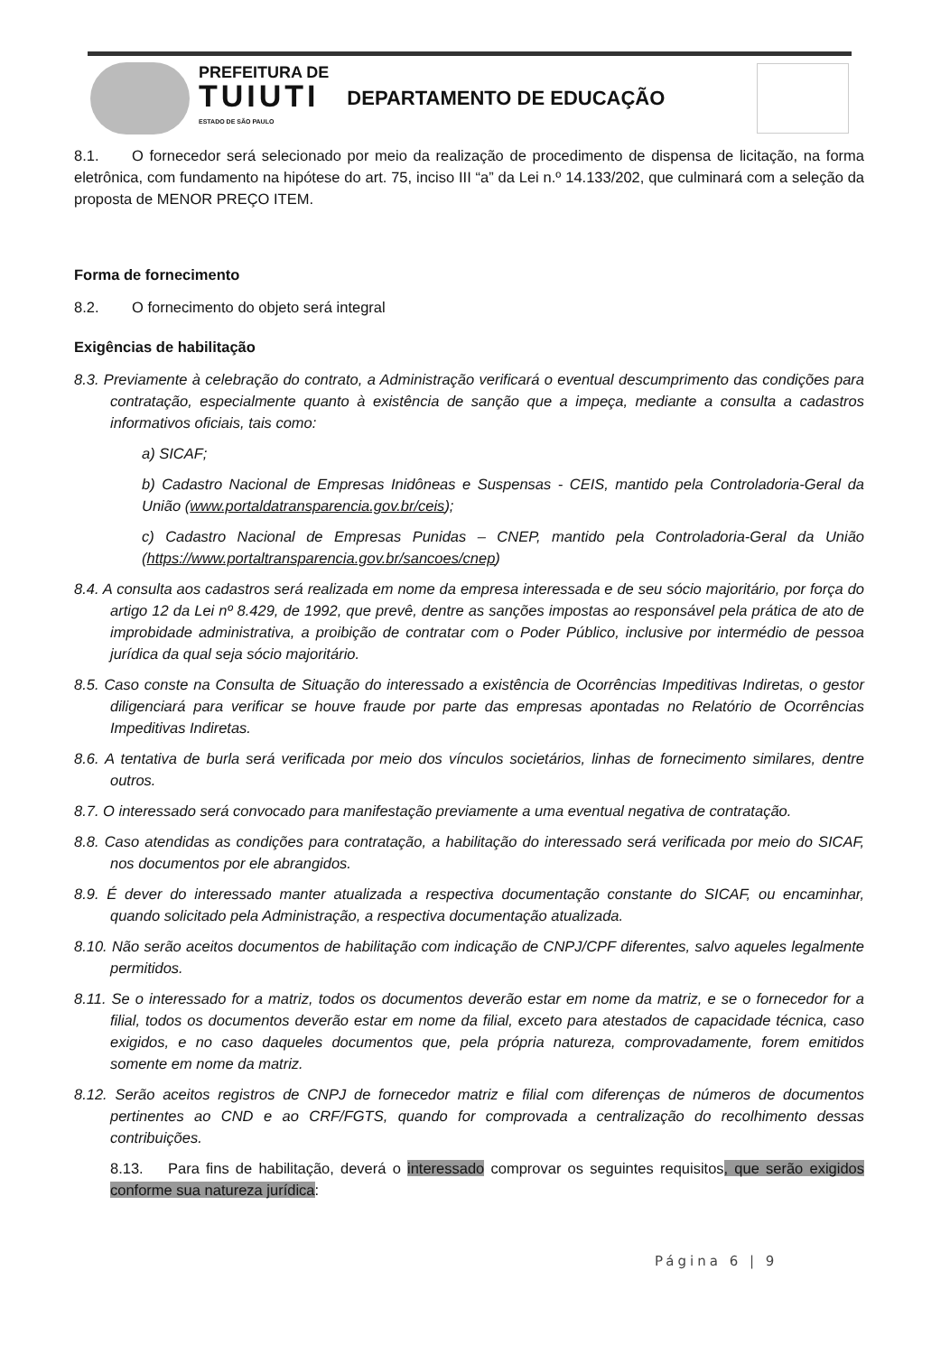PREFEITURA DE
TUIUTI
ESTADO DE SÃO PAULO
DEPARTAMENTO DE EDUCAÇÃO
8.1. O fornecedor será selecionado por meio da realização de procedimento de dispensa de licitação, na forma eletrônica, com fundamento na hipótese do art. 75, inciso III “a” da Lei n.º 14.133/202, que culminará com a seleção da proposta de MENOR PREÇO ITEM.
Forma de fornecimento
8.2. O fornecimento do objeto será integral
Exigências de habilitação
8.3. Previamente à celebração do contrato, a Administração verificará o eventual descumprimento das condições para contratação, especialmente quanto à existência de sanção que a impeça, mediante a consulta a cadastros informativos oficiais, tais como:
a) SICAF;
b) Cadastro Nacional de Empresas Inidôneas e Suspensas - CEIS, mantido pela Controladoria-Geral da União (www.portaldatransparencia.gov.br/ceis);
c) Cadastro Nacional de Empresas Punidas – CNEP, mantido pela Controladoria-Geral da União (https://www.portaltransparencia.gov.br/sancoes/cnep)
8.4. A consulta aos cadastros será realizada em nome da empresa interessada e de seu sócio majoritário, por força do artigo 12 da Lei nº 8.429, de 1992, que prevê, dentre as sanções impostas ao responsável pela prática de ato de improbidade administrativa, a proibição de contratar com o Poder Público, inclusive por intermédio de pessoa jurídica da qual seja sócio majoritário.
8.5. Caso conste na Consulta de Situação do interessado a existência de Ocorrências Impeditivas Indiretas, o gestor diligenciará para verificar se houve fraude por parte das empresas apontadas no Relatório de Ocorrências Impeditivas Indiretas.
8.6. A tentativa de burla será verificada por meio dos vínculos societários, linhas de fornecimento similares, dentre outros.
8.7. O interessado será convocado para manifestação previamente a uma eventual negativa de contratação.
8.8. Caso atendidas as condições para contratação, a habilitação do interessado será verificada por meio do SICAF, nos documentos por ele abrangidos.
8.9. É dever do interessado manter atualizada a respectiva documentação constante do SICAF, ou encaminhar, quando solicitado pela Administração, a respectiva documentação atualizada.
8.10. Não serão aceitos documentos de habilitação com indicação de CNPJ/CPF diferentes, salvo aqueles legalmente permitidos.
8.11. Se o interessado for a matriz, todos os documentos deverão estar em nome da matriz, e se o fornecedor for a filial, todos os documentos deverão estar em nome da filial, exceto para atestados de capacidade técnica, caso exigidos, e no caso daqueles documentos que, pela própria natureza, comprovadamente, forem emitidos somente em nome da matriz.
8.12. Serão aceitos registros de CNPJ de fornecedor matriz e filial com diferenças de números de documentos pertinentes ao CND e ao CRF/FGTS, quando for comprovada a centralização do recolhimento dessas contribuições.
8.13. Para fins de habilitação, deverá o interessado comprovar os seguintes requisitos, que serão exigidos conforme sua natureza jurídica:
Página 6 | 9